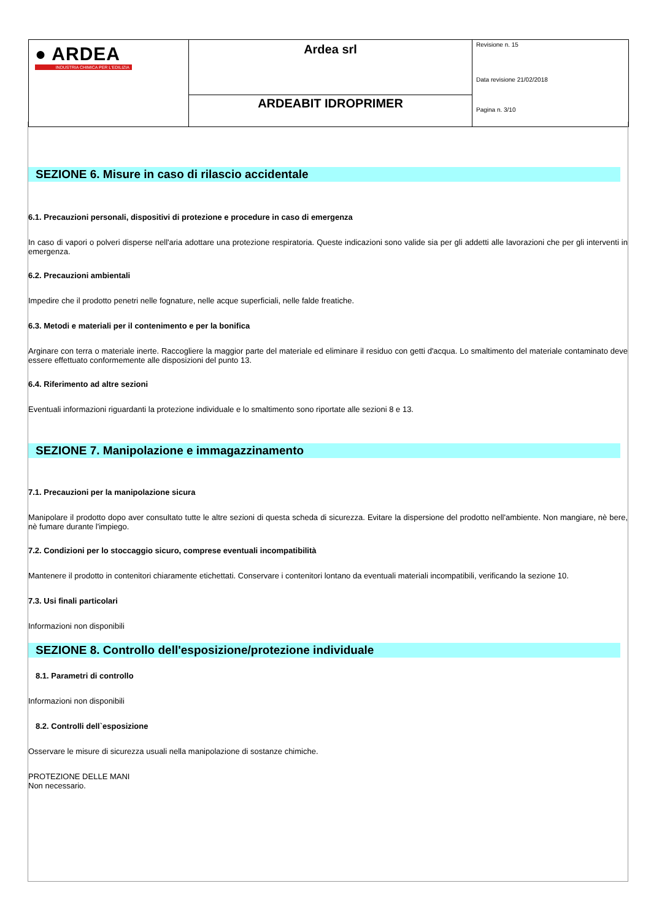| ● ARDEA INDUSTRIA CHIMICA PER L'EDILIZIA | Ardea srl | Revisione n. 15 Data revisione 21/02/2018 Pagina n. 3/10 |
| | ARDEABIT IDROPRIMER | |
SEZIONE 6. Misure in caso di rilascio accidentale
6.1. Precauzioni personali, dispositivi di protezione e procedure in caso di emergenza
In caso di vapori o polveri disperse nell'aria adottare una protezione respiratoria. Queste indicazioni sono valide sia per gli addetti alle lavorazioni che per gli interventi in emergenza.
6.2. Precauzioni ambientali
Impedire che il prodotto penetri nelle fognature, nelle acque superficiali, nelle falde freatiche.
6.3. Metodi e materiali per il contenimento e per la bonifica
Arginare con terra o materiale inerte. Raccogliere la maggior parte del materiale ed eliminare il residuo con getti d'acqua. Lo smaltimento del materiale contaminato deve essere effettuato conformemente alle disposizioni del punto 13.
6.4. Riferimento ad altre sezioni
Eventuali informazioni riguardanti la protezione individuale e lo smaltimento sono riportate alle sezioni 8 e 13.
SEZIONE 7. Manipolazione e immagazzinamento
7.1. Precauzioni per la manipolazione sicura
Manipolare il prodotto dopo aver consultato tutte le altre sezioni di questa scheda di sicurezza. Evitare la dispersione del prodotto nell'ambiente. Non mangiare, nè bere, nè fumare durante l'impiego.
7.2. Condizioni per lo stoccaggio sicuro, comprese eventuali incompatibilità
Mantenere il prodotto in contenitori chiaramente etichettati. Conservare i contenitori lontano da eventuali materiali incompatibili, verificando la sezione 10.
7.3. Usi finali particolari
Informazioni non disponibili
SEZIONE 8. Controllo dell'esposizione/protezione individuale
8.1. Parametri di controllo
Informazioni non disponibili
8.2. Controlli dell`esposizione
Osservare le misure di sicurezza usuali nella manipolazione di sostanze chimiche.
PROTEZIONE DELLE MANI
Non necessario.